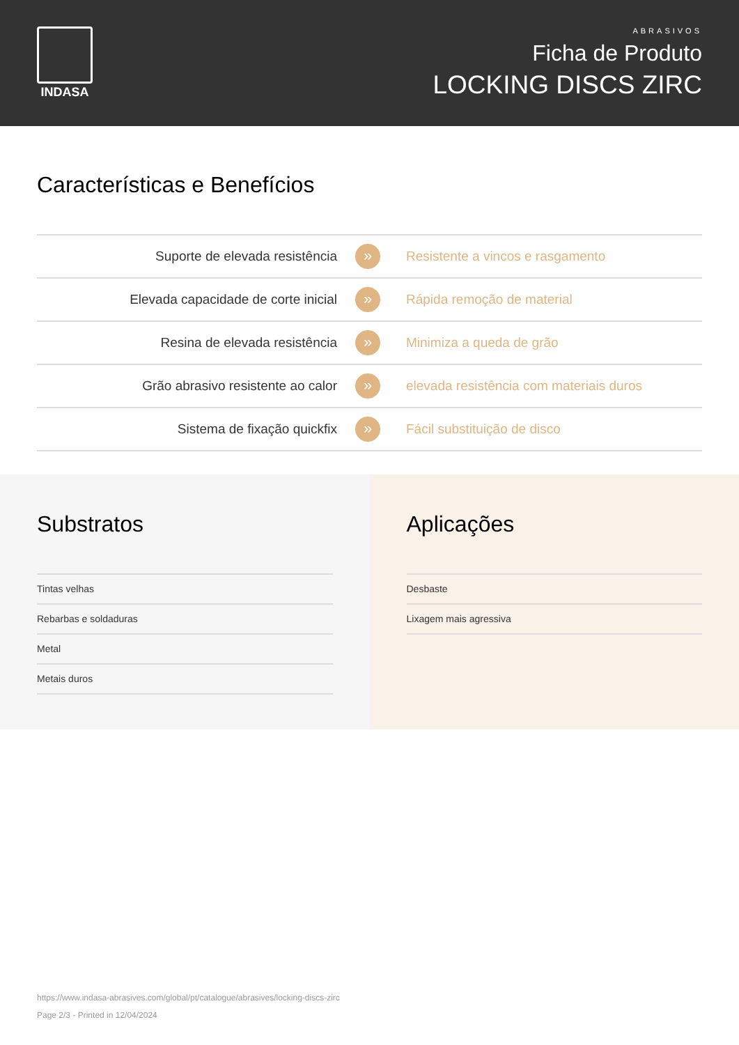INDASA
ABRASIVOS
Ficha de Produto
LOCKING DISCS ZIRC
Características e Benefícios
| Suporte de elevada resistência | » | Resistente a vincos e rasgamento |
| Elevada capacidade de corte inicial | » | Rápida remoção de material |
| Resina de elevada resistência | » | Minimiza a queda de grão |
| Grão abrasivo resistente ao calor | » | elevada resistência com materiais duros |
| Sistema de fixação quickfix | » | Fácil substituição de disco |
Substratos
Tintas velhas
Rebarbas e soldaduras
Metal
Metais duros
Aplicações
Desbaste
Lixagem mais agressiva
https://www.indasa-abrasives.com/global/pt/catalogue/abrasives/locking-discs-zirc
Page 2/3 - Printed in 12/04/2024